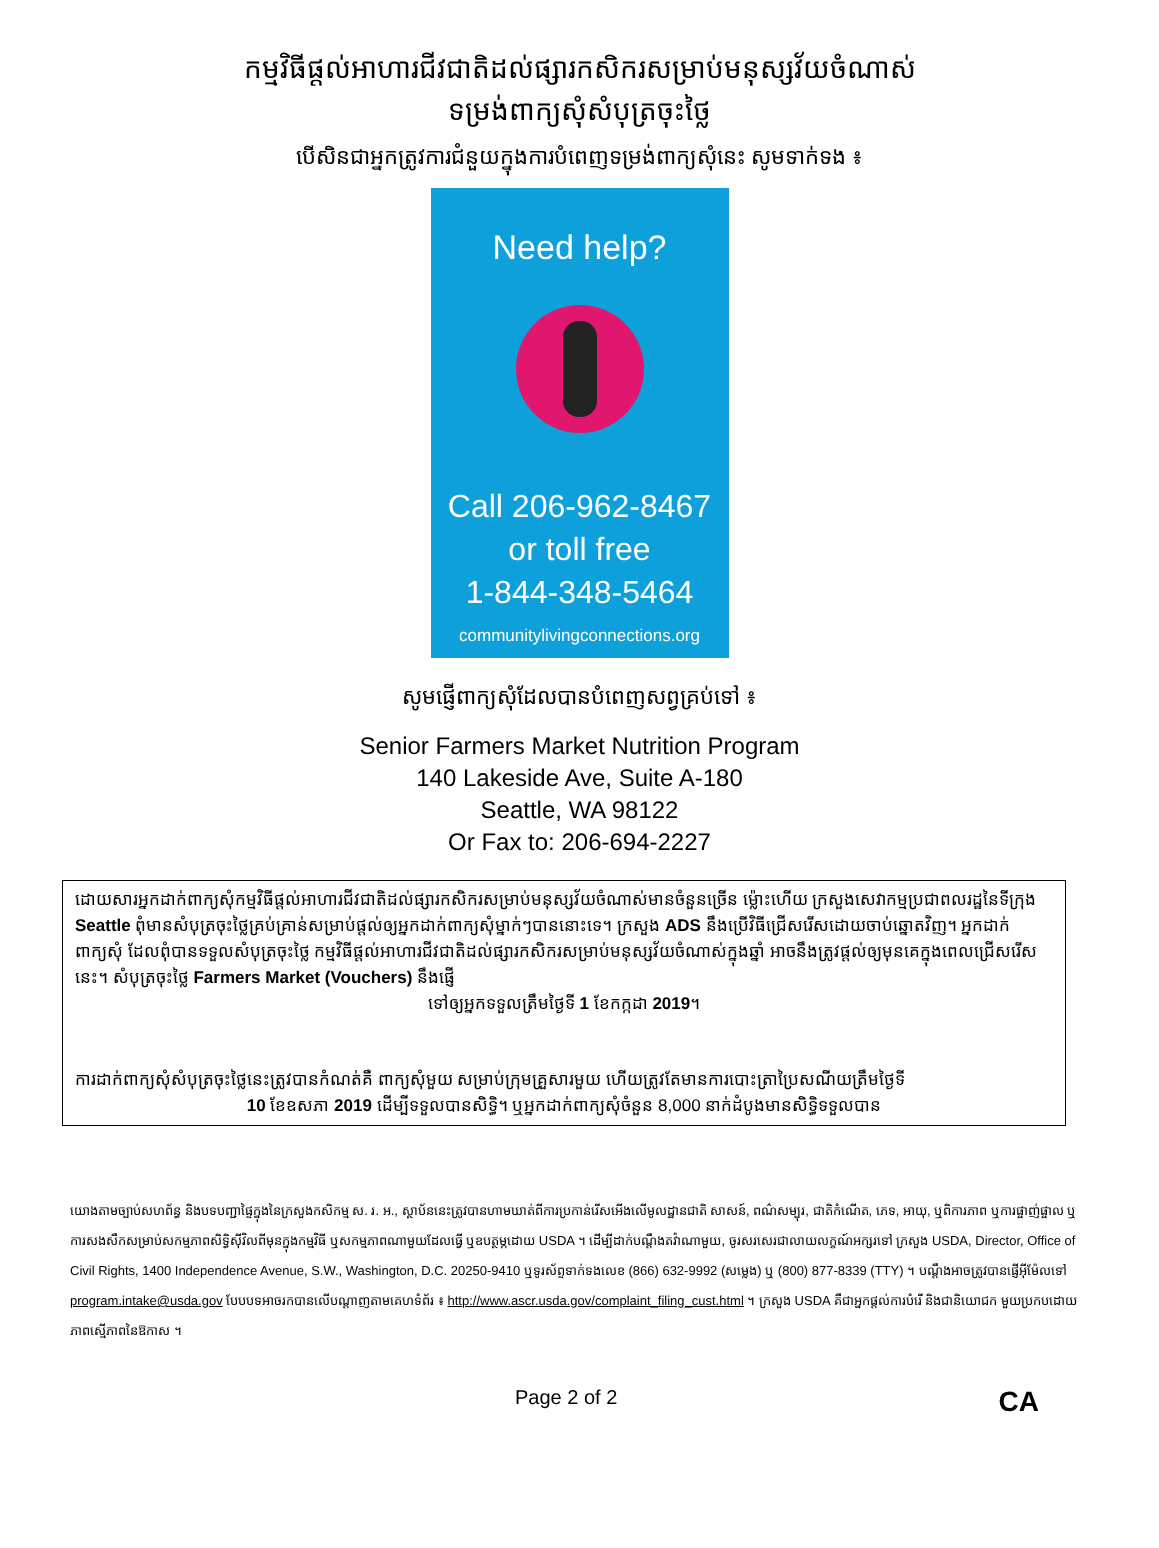កម្មវិធីផ្តល់អាហារជីវជាតិដល់ផ្សារកសិករសម្រាប់មនុស្សវ័យចំណាស់
ទម្រង់ពាក្យសុំសំបុត្រចុះថ្លៃ
បើសិនជាអ្នកត្រូវការជំនួយក្នុងការបំពេញទម្រង់ពាក្យសុំនេះ សូមទាក់ទង ៖
Need help?
Call 206-962-8467
or toll free
1-844-348-5464
communitylivingconnections.org
សូមផ្ញើពាក្យសុំដែលបានបំពេញសព្វគ្រប់ទៅ ៖
Senior Farmers Market Nutrition Program
140 Lakeside Ave, Suite A-180
Seattle, WA 98122
Or Fax to: 206-694-2227
ដោយសារអ្នកដាក់ពាក្យសុំកម្មវិធីផ្តល់អាហារជីវជាតិដល់ផ្សារកសិករសម្រាប់មនុស្សវ័យចំណាស់មានចំនួនច្រើន ម្ល៉ោះហើយ ក្រសួងសេវាកម្មប្រជាពលរដ្ឋនៃទីក្រុង Seattle ពុំមានសំបុត្រចុះថ្លៃគ្រប់គ្រាន់សម្រាប់ផ្តល់ឲ្យអ្នកដាក់ពាក្យសុំម្នាក់ៗបាននោះទេ។ ក្រសួង ADS នឹងប្រើវិធីជ្រើសរើសដោយចាប់ឆ្នោតវិញ។ អ្នកដាក់ពាក្យសុំ ដែលពុំបានទទួលសំបុត្រចុះថ្លៃ កម្មវិធីផ្តល់អាហារជីវជាតិដល់ផ្សារកសិករសម្រាប់មនុស្សវ័យចំណាស់ក្នុងឆ្នាំ អាចនឹងត្រូវផ្តល់ឲ្យមុនគេក្នុងពេលជ្រើសរើសនេះ។ សំបុត្រចុះថ្លៃ Farmers Market (Vouchers) នឹងផ្ញើ
ទៅឲ្យអ្នកទទួលត្រឹមថ្ងៃទី 1 ខែកក្កដា 2019។
ការដាក់ពាក្យសុំសំបុត្រចុះថ្លៃនេះត្រូវបានកំណត់គឺ ពាក្យសុំមួយ សម្រាប់ក្រុមគ្រួសារមួយ ហើយត្រូវតែមានការបោះត្រាប្រៃសណីយត្រឹមថ្ងៃទី
10 ខែឧសភា 2019 ដើម្បីទទួលបានសិទ្ធិ។ ឬអ្នកដាក់ពាក្យសុំចំនួន 8,000 នាក់ដំបូងមានសិទ្ធិទទួលបាន
យោងតាមច្បាប់សហព័ន្ធ និងបទបញ្ជាផ្ទៃក្នុងនៃក្រសួងកសិកម្ម ស. រ. អ., ស្ថាប័ននេះត្រូវបានហាមឃាត់ពីការប្រកាន់រើសអើងលើមូលដ្ឋានជាតិ សាសន៍, ពណ៌សម្បុរ, ជាតិកំណើត, ភេទ, អាយុ, ឬពិការភាព ឬការផ្ចាញ់ផ្ចាល ឬការសងសឹកសម្រាប់សកម្មភាពសិទ្ធិស៊ីវិលពីមុនក្នុងកម្មវិធី ឬសកម្មភាពណាមួយដែលធ្វើ ឬឧបត្ថម្ភដោយ USDA ។ ដើម្បីដាក់បណ្តឹងតវ៉ាណាមួយ, ចូរសរសេរជាលាយលក្ខណ៍អក្សរទៅ ក្រសួង USDA, Director, Office of Civil Rights, 1400 Independence Avenue, S.W., Washington, D.C. 20250-9410 ឬទូរស័ព្ទទាក់ទងលេខ (866) 632-9992 (សម្លេង) ឬ (800) 877-8339 (TTY) ។ បណ្តឹងអាចត្រូវបានផ្ញើអ៊ីម៉ែលទៅ program.intake@usda.gov បែបបទអាចរកបានលើបណ្តាញតាមគេហទំព័រ ៖ http://www.ascr.usda.gov/complaint_filing_cust.html ។ ក្រសួង USDA គឺជាអ្នកផ្តល់ការបំរើ និងជានិយោជក មួយប្រកបដោយភាពស្មើភាពនៃឱកាស ។
Page 2 of 2 CA